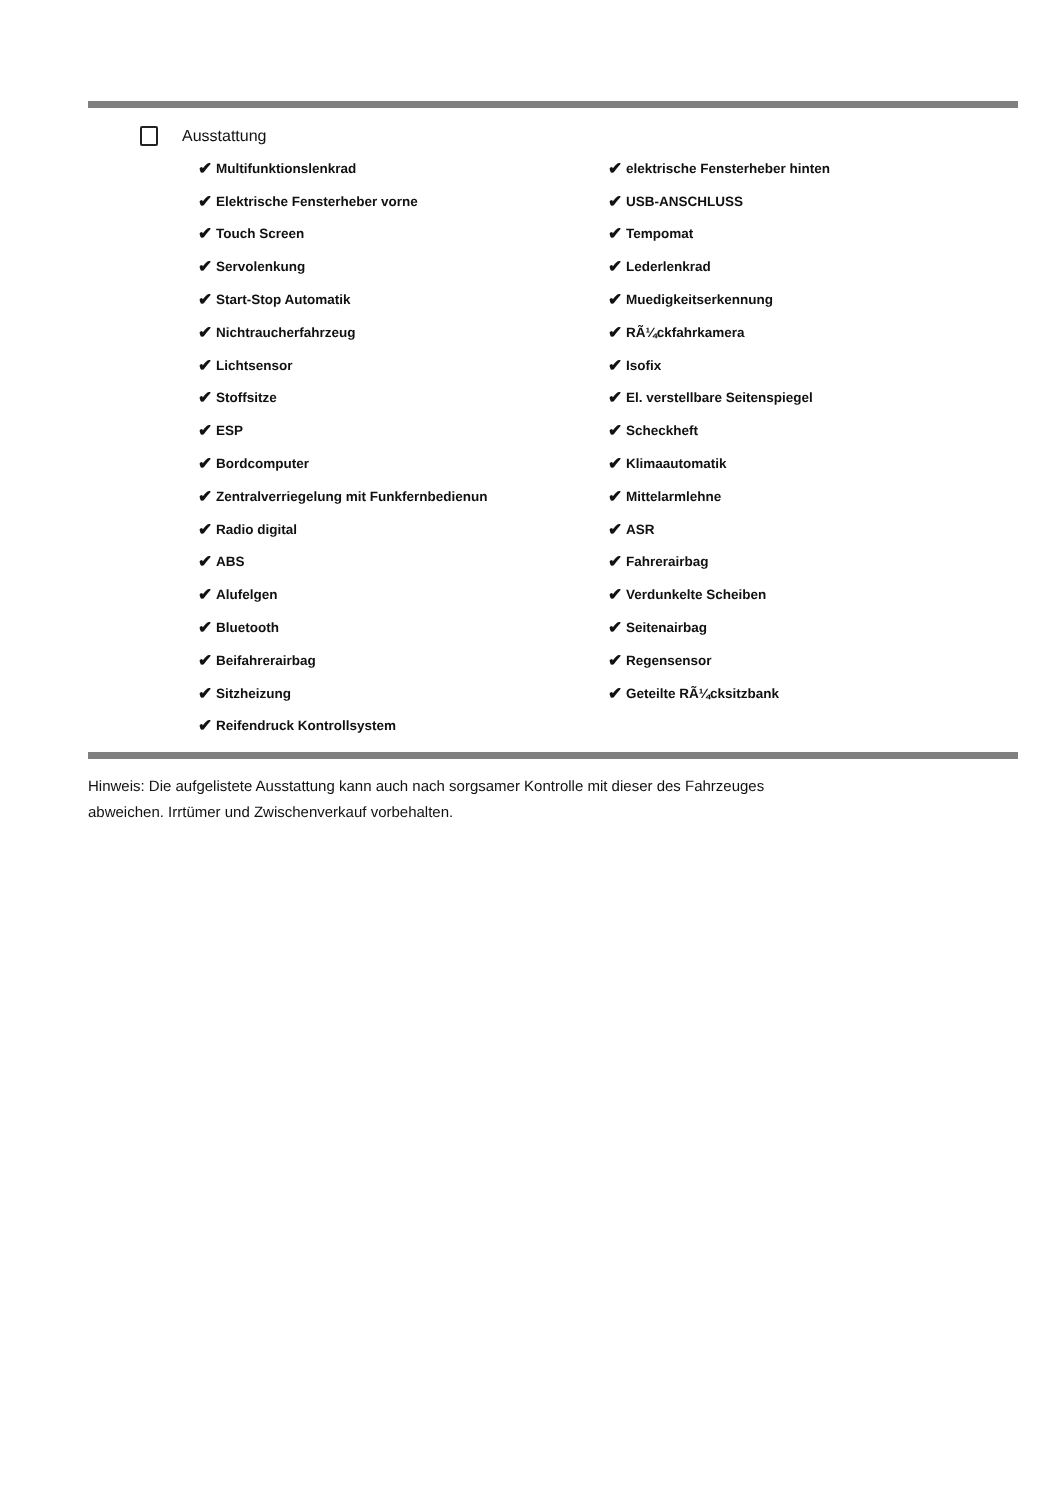Ausstattung
✔ Multifunktionslenkrad
✔ Elektrische Fensterheber vorne
✔ Touch Screen
✔ Servolenkung
✔ Start-Stop Automatik
✔ Nichtraucherfahrzeug
✔ Lichtsensor
✔ Stoffsitze
✔ ESP
✔ Bordcomputer
✔ Zentralverriegelung mit Funkfernbedienun
✔ Radio digital
✔ ABS
✔ Alufelgen
✔ Bluetooth
✔ Beifahrerairbag
✔ Sitzheizung
✔ Reifendruck Kontrollsystem
✔ elektrische Fensterheber hinten
✔ USB-ANSCHLUSS
✔ Tempomat
✔ Lederlenkrad
✔ Muedigkeitserkennung
✔ RÃ¼ckfahrkamera
✔ Isofix
✔ El. verstellbare Seitenspiegel
✔ Scheckheft
✔ Klimaautomatik
✔ Mittelarmlehne
✔ ASR
✔ Fahrerairbag
✔ Verdunkelte Scheiben
✔ Seitenairbag
✔ Regensensor
✔ Geteilte RÃ¼cksitzbank
Hinweis: Die aufgelistete Ausstattung kann auch nach sorgsamer Kontrolle mit dieser des Fahrzeuges
abweichen. Irrtümer und Zwischenverkauf vorbehalten.